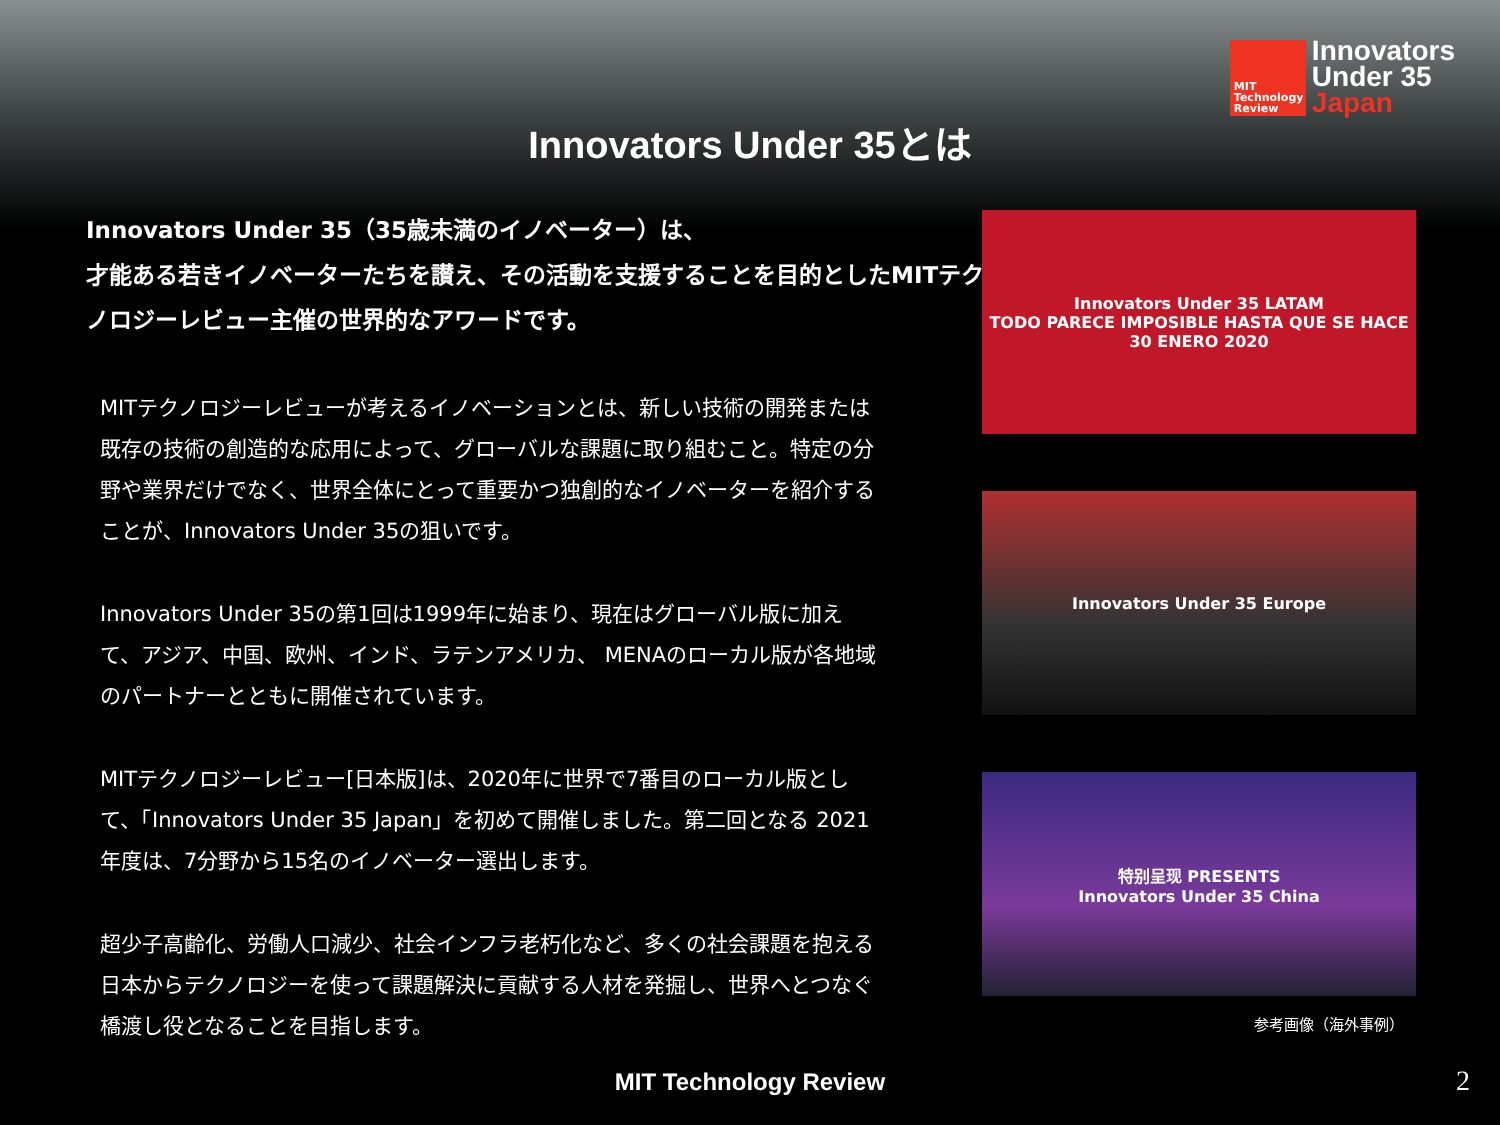MIT
Technology
Review
Innovators
Under 35
Japan
Innovators Under 35とは
Innovators Under 35（35歳未満のイノベーター）は、
才能ある若きイノベーターたちを讃え、その活動を支援することを目的としたMITテクノロジーレビュー主催の世界的なアワードです。
MITテクノロジーレビューが考えるイノベーションとは、新しい技術の開発または既存の技術の創造的な応用によって、グローバルな課題に取り組むこと。特定の分野や業界だけでなく、世界全体にとって重要かつ独創的なイノベーターを紹介することが、Innovators Under 35の狙いです。
Innovators Under 35の第1回は1999年に始まり、現在はグローバル版に加えて、アジア、中国、欧州、インド、ラテンアメリカ、 MENAのローカル版が各地域のパートナーとともに開催されています。
MITテクノロジーレビュー[日本版]は、2020年に世界で7番目のローカル版として、「Innovators Under 35 Japan」を初めて開催しました。第二回となる 2021年度は、7分野から15名のイノベーター選出します。
超少子高齢化、労働人口減少、社会インフラ老朽化など、多くの社会課題を抱える日本からテクノロジーを使って課題解決に貢献する人材を発掘し、世界へとつなぐ橋渡し役となることを目指します。
Innovators Under 35 LATAM
TODO PARECE IMPOSIBLE HASTA QUE SE HACE
30 ENERO 2020
Innovators Under 35 Europe
特别呈现 PRESENTS
Innovators Under 35 China
参考画像（海外事例）
MIT Technology Review 2